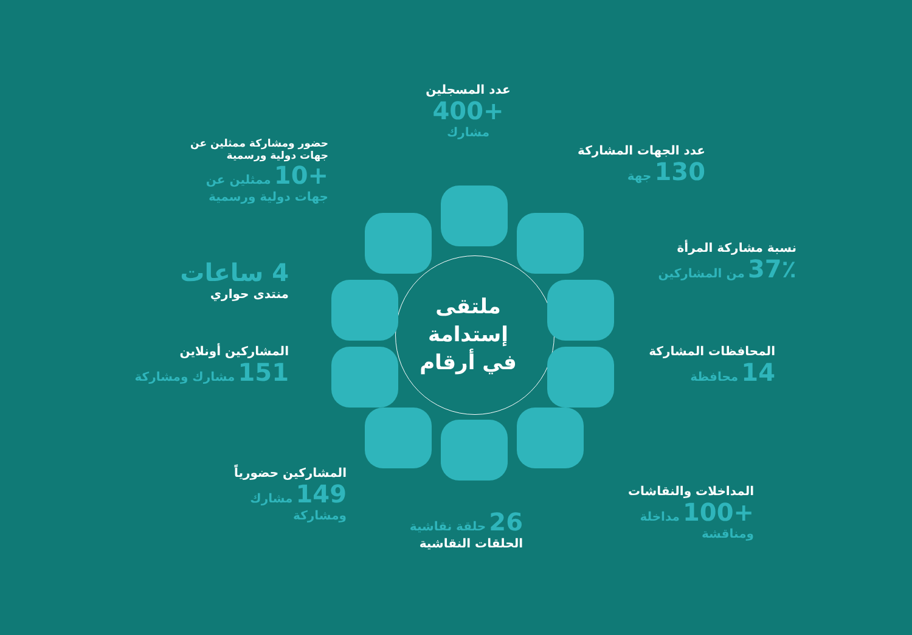ملتقى إستدامة في أرقام
عدد المسجلين
+400
مشارك
عدد الجهات المشاركة
130 جهة
نسبة مشاركة المرأة
37٪ من المشاركين
المحافظات المشاركة
14 محافظة
المداخلات والنقاشات
+100 مداخلة ومناقشة
26 حلقة نقاشية
الحلقات النقاشية
المشاركين حضورياً
149 مشارك ومشاركة
المشاركين أونلاين
151 مشارك ومشاركة
4 ساعات
منتدى حواري
حضور ومشاركة ممثلين عن جهات دولية ورسمية
+10 ممثلين عن جهات دولية ورسمية